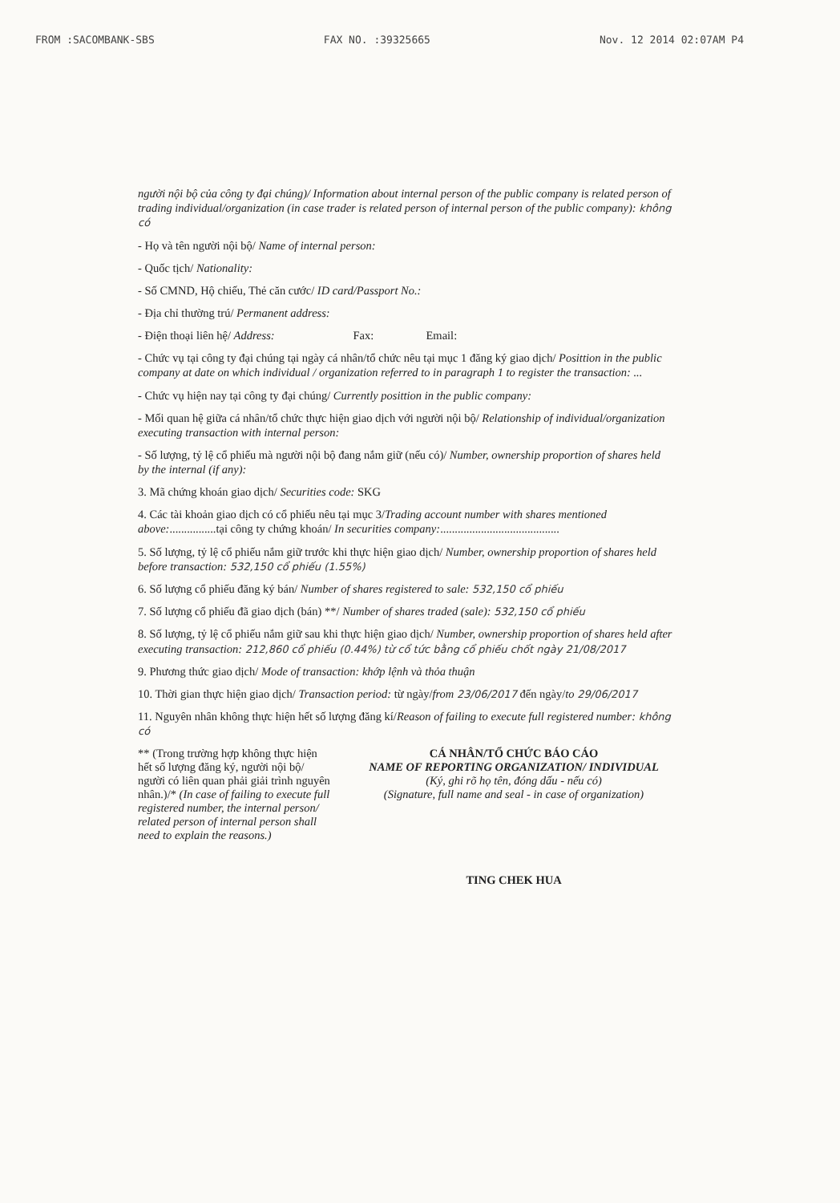FROM :SACOMBANK-SBS FAX NO. :39325665 Nov. 12 2014 02:07AM P4
người nội bộ của công ty đại chúng)/ Information about internal person of the public company is related person of trading individual/organization (in case trader is related person of internal person of the public company): không có
- Họ và tên người nội bộ/ Name of internal person:
- Quốc tịch/ Nationality:
- Số CMND, Hộ chiếu, Thẻ căn cước/ ID card/Passport No.:
- Địa chỉ thường trú/ Permanent address:
- Điện thoại liên hệ/ Address: Fax: Email:
- Chức vụ tại công ty đại chúng tại ngày cá nhân/tổ chức nêu tại mục 1 đăng ký giao dịch/ Posittion in the public company at date on which individual / organization referred to in paragraph 1 to register the transaction: ...
- Chức vụ hiện nay tại công ty đại chúng/ Currently posittion in the public company:
- Mối quan hệ giữa cá nhân/tổ chức thực hiện giao dịch với người nội bộ/ Relationship of individual/organization executing transaction with internal person:
- Số lượng, tỷ lệ cổ phiếu mà người nội bộ đang nắm giữ (nếu có)/ Number, ownership proportion of shares held by the internal (if any):
3. Mã chứng khoán giao dịch/ Securities code: SKG
4. Các tài khoản giao dịch có cổ phiếu nêu tại mục 3/Trading account number with shares mentioned above:................tại công ty chứng khoán/ In securities company:.........................................
5. Số lượng, tỷ lệ cổ phiếu nắm giữ trước khi thực hiện giao dịch/ Number, ownership proportion of shares held before transaction: 532,150 cổ phiếu (1.55%)
6. Số lượng cổ phiếu đăng ký bán/ Number of shares registered to sale: 532,150 cổ phiếu
7. Số lượng cổ phiếu đã giao dịch (bán) **/ Number of shares traded (sale): 532,150 cổ phiếu
8. Số lượng, tỷ lệ cổ phiếu nắm giữ sau khi thực hiện giao dịch/ Number, ownership proportion of shares held after executing transaction: 212,860 cổ phiếu (0.44%) từ cổ tức bằng cổ phiếu chốt ngày 21/08/2017
9. Phương thức giao dịch/ Mode of transaction: khớp lệnh và thỏa thuận
10. Thời gian thực hiện giao dịch/ Transaction period: từ ngày/from 23/06/2017 đến ngày/to 29/06/2017
11. Nguyên nhân không thực hiện hết số lượng đăng kí/Reason of failing to execute full registered number: không có
** (Trong trường hợp không thực hiện hết số lượng đăng ký, người nội bộ/ người có liên quan phải giải trình nguyên nhân.)/* (In case of failing to execute full registered number, the internal person/ related person of internal person shall need to explain the reasons.)
CÁ NHÂN/TỔ CHỨC BÁO CÁO
NAME OF REPORTING ORGANIZATION/ INDIVIDUAL
(Ký, ghi rõ họ tên, đóng dấu - nếu có)
(Signature, full name and seal - in case of organization)
TING CHEK HUA